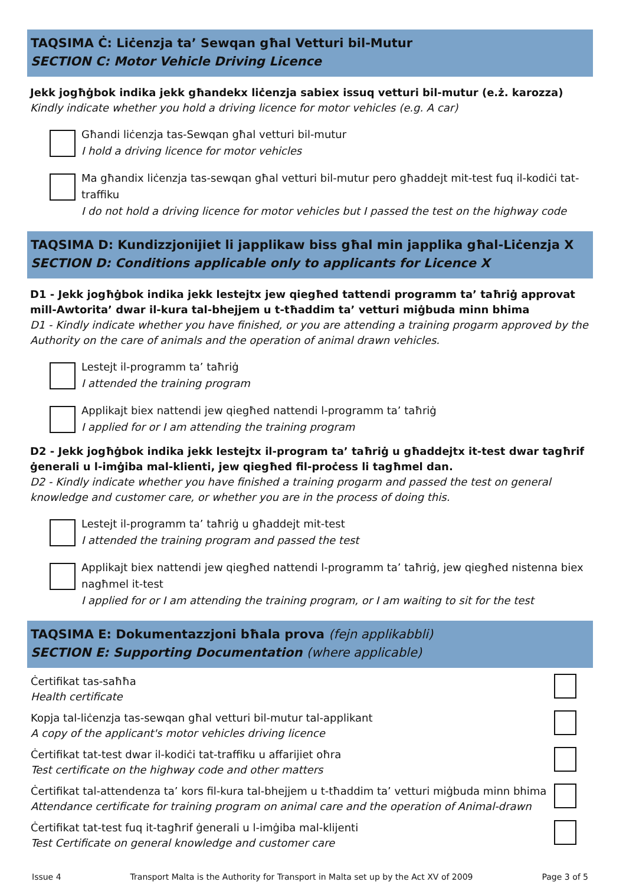TAQSIMA Ċ: Liċenzja ta’ Sewqan għal Vetturi bil-Mutur
SECTION C: Motor Vehicle Driving Licence
Jekk jogħġbok indika jekk għandekx liċenzja sabiex issuq vetturi bil-mutur (e.ż. karozza)
Kindly indicate whether you hold a driving licence for motor vehicles (e.g. A car)
Għandi liċenzja tas-Sewqan għal vetturi bil-mutur
I hold a driving licence for motor vehicles
Ma għandix liċenzja tas-sewqan għal vetturi bil-mutur pero għaddejt mit-test fuq il-kodiċi tat-traffiku
I do not hold a driving licence for motor vehicles but I passed the test on the highway code
TAQSIMA D: Kundizzjonijiet li japplikaw biss għal min japplika għal-Liċenzja X
SECTION D: Conditions applicable only to applicants for Licence X
D1 - Jekk jogħġbok indika jekk lestejtx jew qiegħed tattendi programm ta’ taħriġ approvat mill-Awtorita’ dwar il-kura tal-bhejjem u t-tħaddim ta’ vetturi miġbuda minn bhima
D1 - Kindly indicate whether you have finished, or you are attending a training progarm approved by the Authority on the care of animals and the operation of animal drawn vehicles.
Lestejt il-programm ta’ taħriġ
I attended the training program
Applikajt biex nattendi jew qiegħed nattendi l-programm ta’ taħriġ
I applied for or I am attending the training program
D2 - Jekk jogħġbok indika jekk lestejtx il-program ta’ taħriġ u għaddejtx it-test dwar tagħrif ġenerali u l-imġiba mal-klienti, jew qiegħed fil-proċess li tagħmel dan.
D2 - Kindly indicate whether you have finished a training progarm and passed the test on general knowledge and customer care, or whether you are in the process of doing this.
Lestejt il-programm ta’ taħriġ u għaddejt mit-test
I attended the training program and passed the test
Applikajt biex nattendi jew qiegħed nattendi l-programm ta’ taħriġ, jew qiegħed nistenna biex nagħmel it-test
I applied for or I am attending the training program, or I am waiting to sit for the test
TAQSIMA E: Dokumentazzjoni bħala prova (fejn applikabbli)
SECTION E: Supporting Documentation (where applicable)
Ċertifikat tas-saħħa
Health certificate
Kopja tal-liċenzja tas-sewqan għal vetturi bil-mutur tal-applikant
A copy of the applicant's motor vehicles driving licence
Ċertifikat tat-test dwar il-kodiċi tat-traffiku u affarijiet oħra
Test certificate on the highway code and other matters
Ċertifikat tal-attendenza ta’ kors fil-kura tal-bhejjem u t-tħaddim ta’ vetturi miġbuda minn bhima
Attendance certificate for training program on animal care and the operation of Animal-drawn
Ċertifikat tat-test fuq it-tagħrif ġenerali u l-imġiba mal-klijenti
Test Certificate on general knowledge and customer care
Issue 4 Transport Malta is the Authority for Transport in Malta set up by the Act XV of 2009 Page 3 of 5